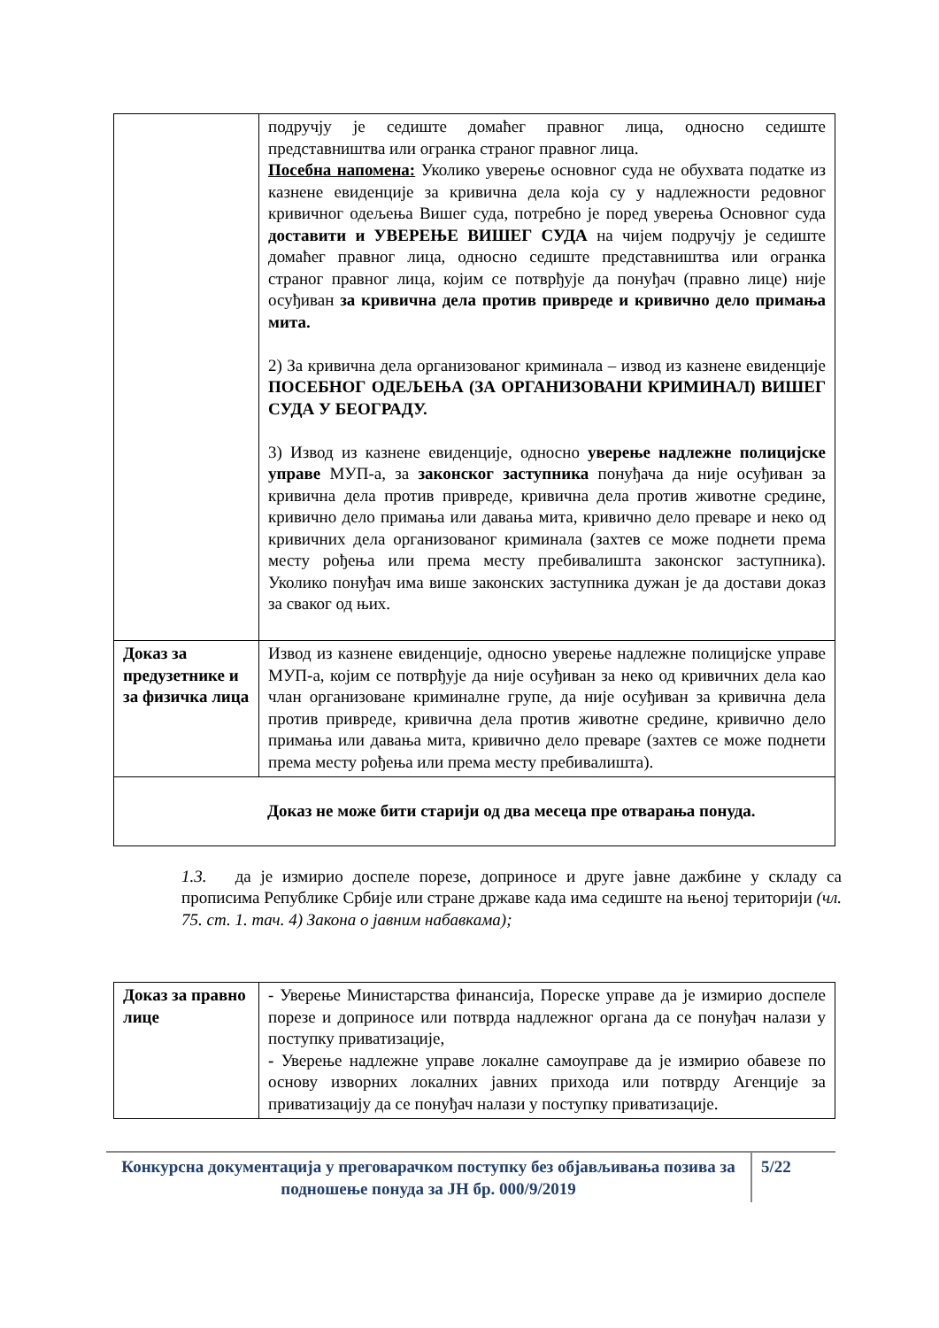| | подручју је седиште домаћег правног лица, односно седиште представништва или огранка страног правног лица. Посебна напомена: Уколико уверење основног суда не обухвата податке из казнене евиденције за кривична дела која су у надлежности редовног кривичног одељења Вишег суда, потребно је поред уверења Основног суда доставити и УВЕРЕЊЕ ВИШЕГ СУДА на чијем подручју је седиште домаћег правног лица, односно седиште представништва или огранка страног правног лица, којим се потврђује да понуђач (правно лице) није осуђиван за кривична дела против привреде и кривично дело примања мита. 2) За кривична дела организованог криминала – извод из казнене евиденције ПОСЕБНОГ ОДЕЉЕЊА (ЗА ОРГАНИЗОВАНИ КРИМИНАЛ) ВИШЕГ СУДА У БЕОГРАДУ. 3) Извод из казнене евиденције, односно уверење надлежне полицијске управе МУП-а, за законског заступника понуђача да није осуђиван за кривична дела против привреде, кривична дела против животне средине, кривично дело примања или давања мита, кривично дело преваре и неко од кривичних дела организованог криминала (захтев се може поднети према месту рођења или према месту пребивалишта законског заступника). Уколико понуђач има више законских заступника дужан је да достави доказ за сваког од њих. |
| Доказ за предузетнике и за физичка лица | Извод из казнене евиденције, односно уверење надлежне полицијске управе МУП-а, којим се потврђује да није осуђиван за неко од кривичних дела као члан организоване криминалне групе, да није осуђиван за кривична дела против привреде, кривична дела против животне средине, кривично дело примања или давања мита, кривично дело преваре (захтев се може поднети према месту рођења или према месту пребивалишта). |
| Доказ не може бити старији од два месеца пре отварања понуда. | |
1.3. да је измирио доспеле порезе, доприносе и друге јавне дажбине у складу са прописима Републике Србије или стране државе када има седиште на њеној територији (чл. 75. ст. 1. тач. 4) Закона о јавним набавкама);
| Доказ за правно лице | - Уверење Министарства финансија, Пореске управе да је измирио доспеле порезе и доприносе или потврда надлежног органа да се понуђач налази у поступку приватизације, - Уверење надлежне управе локалне самоуправе да је измирио обавезе по основу изворних локалних јавних прихода или потврду Агенције за приватизацију да се понуђач налази у поступку приватизације. |
Конкурсна документација у преговарачком поступку без објављивања позива за подношење понуда за ЈН бр. 000/9/2019
5/22